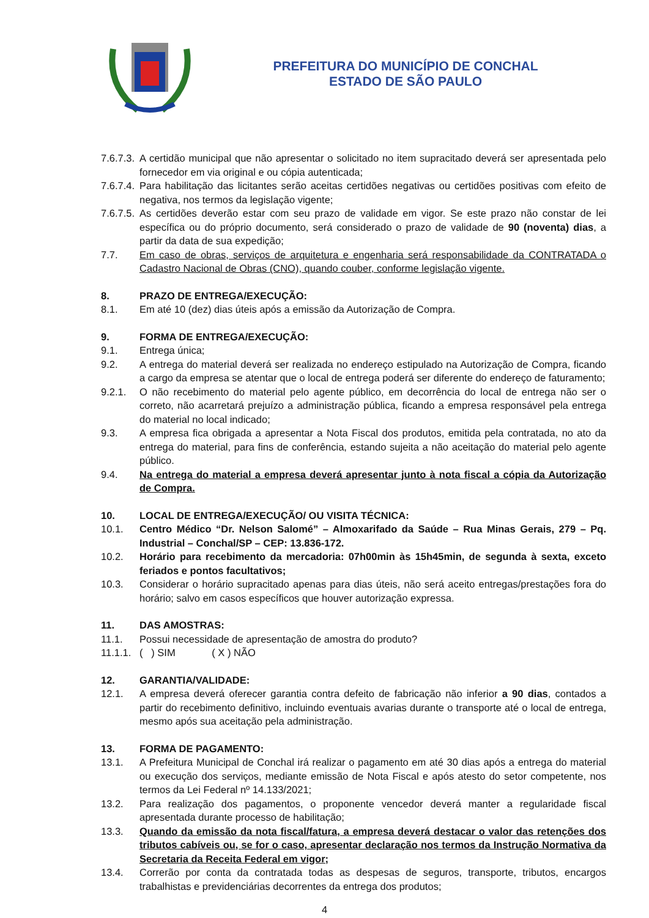PREFEITURA DO MUNICÍPIO DE CONCHAL
ESTADO DE SÃO PAULO
7.6.7.3. A certidão municipal que não apresentar o solicitado no item supracitado deverá ser apresentada pelo fornecedor em via original e ou cópia autenticada;
7.6.7.4. Para habilitação das licitantes serão aceitas certidões negativas ou certidões positivas com efeito de negativa, nos termos da legislação vigente;
7.6.7.5. As certidões deverão estar com seu prazo de validade em vigor. Se este prazo não constar de lei específica ou do próprio documento, será considerado o prazo de validade de 90 (noventa) dias, a partir da data de sua expedição;
7.7. Em caso de obras, serviços de arquitetura e engenharia será responsabilidade da CONTRATADA o Cadastro Nacional de Obras (CNO), quando couber, conforme legislação vigente.
8. PRAZO DE ENTREGA/EXECUÇÃO:
8.1. Em até 10 (dez) dias úteis após a emissão da Autorização de Compra.
9. FORMA DE ENTREGA/EXECUÇÃO:
9.1. Entrega única;
9.2. A entrega do material deverá ser realizada no endereço estipulado na Autorização de Compra, ficando a cargo da empresa se atentar que o local de entrega poderá ser diferente do endereço de faturamento;
9.2.1. O não recebimento do material pelo agente público, em decorrência do local de entrega não ser o correto, não acarretará prejuízo a administração pública, ficando a empresa responsável pela entrega do material no local indicado;
9.3. A empresa fica obrigada a apresentar a Nota Fiscal dos produtos, emitida pela contratada, no ato da entrega do material, para fins de conferência, estando sujeita a não aceitação do material pelo agente público.
9.4. Na entrega do material a empresa deverá apresentar junto à nota fiscal a cópia da Autorização de Compra.
10. LOCAL DE ENTREGA/EXECUÇÃO/ OU VISITA TÉCNICA:
10.1. Centro Médico “Dr. Nelson Salomé” – Almoxarifado da Saúde – Rua Minas Gerais, 279 – Pq. Industrial – Conchal/SP – CEP: 13.836-172.
10.2. Horário para recebimento da mercadoria: 07h00min às 15h45min, de segunda à sexta, exceto feriados e pontos facultativos;
10.3. Considerar o horário supracitado apenas para dias úteis, não será aceito entregas/prestações fora do horário; salvo em casos específicos que houver autorização expressa.
11. DAS AMOSTRAS:
11.1. Possui necessidade de apresentação de amostra do produto?
11.1.1. ( ) SIM ( X ) NÃO
12. GARANTIA/VALIDADE:
12.1. A empresa deverá oferecer garantia contra defeito de fabricação não inferior a 90 dias, contados a partir do recebimento definitivo, incluindo eventuais avarias durante o transporte até o local de entrega, mesmo após sua aceitação pela administração.
13. FORMA DE PAGAMENTO:
13.1. A Prefeitura Municipal de Conchal irá realizar o pagamento em até 30 dias após a entrega do material ou execução dos serviços, mediante emissão de Nota Fiscal e após atesto do setor competente, nos termos da Lei Federal nº 14.133/2021;
13.2. Para realização dos pagamentos, o proponente vencedor deverá manter a regularidade fiscal apresentada durante processo de habilitação;
13.3. Quando da emissão da nota fiscal/fatura, a empresa deverá destacar o valor das retenções dos tributos cabíveis ou, se for o caso, apresentar declaração nos termos da Instrução Normativa da Secretaria da Receita Federal em vigor;
13.4. Correrão por conta da contratada todas as despesas de seguros, transporte, tributos, encargos trabalhistas e previdenciárias decorrentes da entrega dos produtos;
4